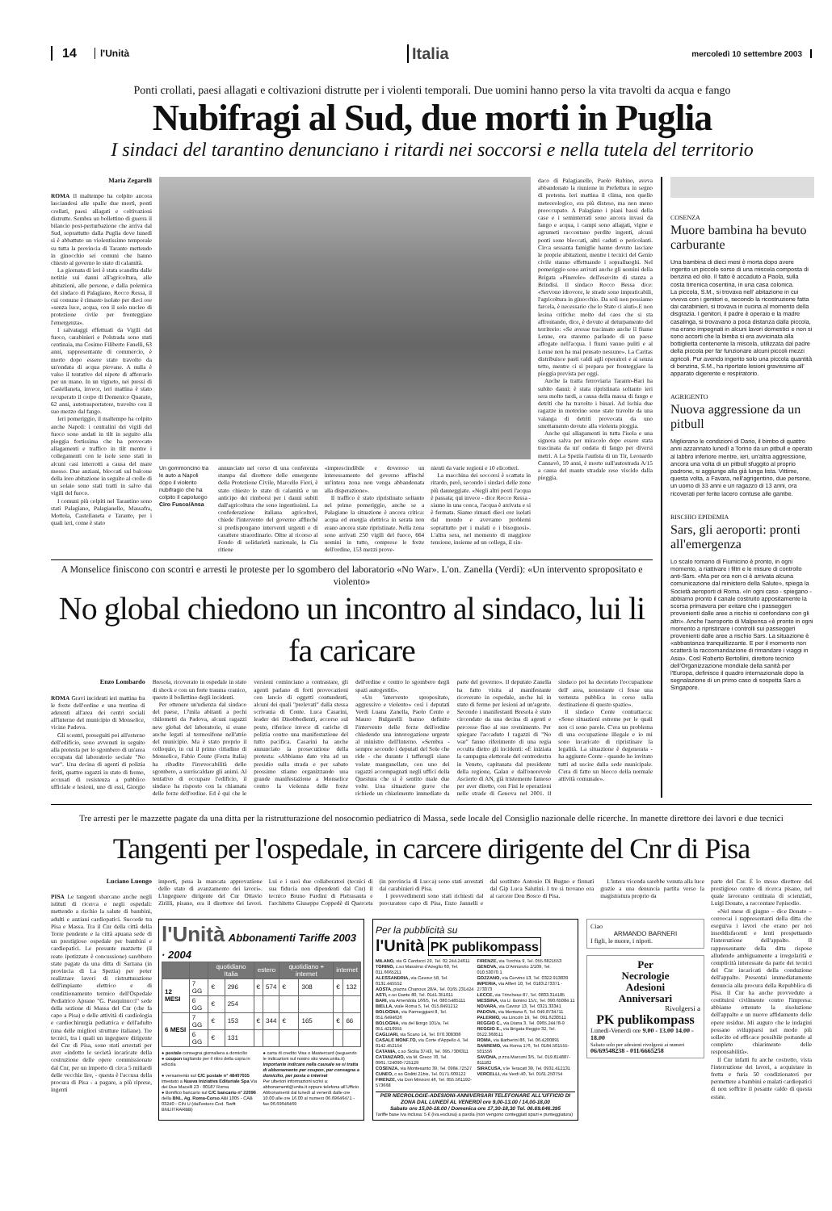14
l'Unità
Italia
mercoledì 10 settembre 2003
Ponti crollati, paesi allagati e coltivazioni distrutte per i violenti temporali. Due uomini hanno perso la vita travolti da acqua e fango
Nubifragi al Sud, due morti in Puglia
I sindaci del tarantino denunciano i ritardi nei soccorsi e nella tutela del territorio
Maria Zegarelli
ROMA Il maltempo ha colpito ancora lasciandosi alle spalle due morti, ponti crollati, paesi allagati e coltivazioni distrutte. Sembra un bollettino di guerra il bilancio post-perturbazione che arriva dal Sud, soprattutto dalla Puglia dove lunedì si è abbattuto un violentissimo temporale su tutta la provincia di Taranto mettendo in ginocchio sei comuni che hanno chiesto al governo lo stato di calamità.
La giornata di ieri è stata scandita dalle notizie sui danni all'agricoltura, alle abitazioni, alle persone, e dalla polemica del sindaco di Palagiano, Rocco Ressa, il cui comune è rimasto isolato per dieci ore «senza luce, acqua, con il solo nucleo di protezione civile per fronteggiare l'emergenza».
I salvataggi effettuati da Vigili del fuoco, carabinieri e Polstrada sono stati centinaia, ma Cosimo Filiberto Fanelli, 63 anni, rappresentante di commercio, è morto dopo essere stato travolto da un'ondata di acqua piovane. A nulla è valso il tentativo del nipote di afferrarlo per un mano. In un vigneto, nei pressi di Castellaneta, invece, ieri mattina è stato recuperato il corpo di Domenico Quarato, 62 anni, autotrasportatore, travolto con il suo mezzo dal fango.
Ieri pomeriggio, il maltempo ha colpito anche Napoli: i centralini dei vigili del fuoco sono andati in tilt in seguito alla pioggia fortissima che ha provocato allagamenti e traffico in tilt mentre i collegamenti con le isole sono stati in alcuni casi interrotti a causa del mare mosso. Due anziani, bloccati sul balcone della loro abitazione in seguito al crollo di un solaio sono stati tratti in salvo dai vigili del fuoco.
I comuni più colpiti nel Tarantino sono stati Palagiano, Palagianello, Massafra, Mottola, Castellaneta e Taranto, per i quali ieri, come è stato
Un gommoncino tra le auto a Napoli dopo il violento nubifragio che ha colpito il capoluogo
Ciro Fusco/Ansa
annunciato nel corso di una conferenza stampa dal direttore delle emergenze della Protezione Civile, Marcello Fiori, è stato chiesto lo stato di calamità e un anticipo dei rimborsi per i danni subiti dall'agricoltura che sono ingentissimi. La confederazione italiana agricoltori, chiede l'intervento del governo affinché si predispongano interventi urgenti e di carattere straordinario. Oltre al ricorso al Fondo di solidarietà nazionale, la Cia ritiene
«imprescindibile e doveroso un interessamento del governo affinché un'intera zona non venga abbandonata alla disperazione».
Il traffico è stato ripristinato soltanto nel primo pomeriggio, anche se a Palagiano la situazione è ancora critica: acqua ed energia elettrica in serata non erano ancora state ripristinate. Nella zona sono arrivati 250 vigili del fuoco, 664 uomini in tutto, comprese le forze dell'ordine, 153 mezzi prove-
nienti da varie regioni e 10 elicotteri.
La macchina dei soccorsi è scattata in ritardo, però, secondo i sindaci delle zone più danneggiate. «Negli altri posti l'acqua è passata; qui invece - dice Rocco Ressa - siamo in una conca, l'acqua è arrivata e si è fermata. Siamo rimasti dieci ore isolati dal mondo e avevamo problemi soprattutto per i malati e i bisognosi». L'altra sera, nel momento di maggiore tensione, insieme ad un collega, il sin-
daco di Palagianello, Paolo Rubino, aveva abbandonato la riunione in Prefettura in segno di protesta. Ieri mattina il clima, non quello meteorologico, era più disteso, ma non meno preoccupato. A Palagiano i piani bassi della case e i seminterrati sono ancora invasi da fango e acqua, i campi sono allagati, vigne e agrumeti raccontano perdite ingenti, alcuni ponti sono bloccati, altri caduti o pericolanti. Circa sessanta famiglie hanno dovuto lasciare le proprie abitazioni, mentre i tecnici del Genio civile stanno effettuando i sopralluoghi. Nel pomeriggio sono arrivati anche gli uomini della Brigata «Pinerolo» dell'esercito di stanza a Brindisi. Il sindaco Rocco Bessa dice: «Servono idrovore, le strade sono impraticabili, l'agricoltura in ginocchio. Da soli non possiamo farcela, è necessario che lo Stato ci aiuti».E non lesina critiche: molto del caos che si sta affrontando, dice, è dovuto al deturpamento del territorio: «Se avesse tracimato anche il fiume Lenne, ora staremo parlando di un paese affogato nell'acqua. I fiumi vanno puliti e al Lenne non ha mai pensato nessuno». La Caritas distribuisce pasti caldi agli operatori e ai senza tetto, mentre ci si prepara per fronteggiare la pioggia prevista per oggi.
Anche la tratta ferroviaria Taranto-Bari ha subito danni: è stata ripristinata soltanto ieri sera molto tardi, a causa della massa di fango e detriti che ha travolto i binari. Ad Ischia due ragazze in motorino sono state travolte da una valanga di detriti provocata da uno smottamento dovuto alla violenta pioggia.
Anche qui allagamenti in tutta l'isola e una signora salva per miracolo dopo essere stata trascinata da un' ondata di fango per diversi metri. A La Spezia l'autista di un Tir, Leonardo Cannavò, 59 anni, è morto sull'autostrada A/15 a causa del manto stradale reso viscido dalla pioggia.
A Monselice finiscono con scontri e arresti le proteste per lo sgombero del laboratorio «No War». L'on. Zanella (Verdi): «Un intervento spropositato e violento»
No global chiedono un incontro al sindaco, lui li fa caricare
Enzo Lombardo
ROMA Gravi incidenti ieri mattina fra le forze dell'ordine e una trentina di aderenti all'area dei centri sociali all'interno del municipio di Monselice, vicino Padova.
Gli scontri, proseguiti poi all'esterno dell'edificio, sono avvenuti in seguito alla protesta per lo sgombero di un'area occupata dal laboratorio sociale "No war". Una decina di agenti di polizia feriti, quattro ragazzi in stato di fermo, accusati di resistenza a pubblico ufficiale e lesioni, uno di essi, Giorgio Bresola, ricoverato in ospedale in stato di shock e con un forte trauma cranico, questo il bollettino degli incidenti.
Per ottenere un'udienza dal sindaco del paese, 17mila abitanti a pochi chilometri da Padova, alcuni ragazzi new global del laboratorio, si erano anche legati al termosifone nell'atrio del municipio. Ma è stato proprio il colloquio, in cui il primo cittadino di Monselice, Fabio Conte (Forza Italia) ha ribadito l'irrevocabilità dello sgombero, a surriscaldare gli animi. Al tentativo di occupare l'edificio, il sindaco ha risposto con la chiamata delle forze dell'ordine. Ed è qui che le versioni cominciano a contrastare, gli agenti parlano di forti provocazioni con lancio di oggetti contundenti, alcuni dei quali "prelevati" dalla stessa scrivania di Conte. Luca Casarini, leader dei Disobbedienti, accorso sul posto, riferisce invece di cariche di polizia contro una manifestazione del tutto pacifica. Casarini ha anche annunciato la prosecuzione della protesta: «Abbiamo dato vita ad un presidio sulla strada e per sabato prossimo stiamo organizzando una grande manifestazione a Monselice contro la violenza delle forze dell'ordine e contro lo sgombero degli spazi autogestiti».
«Un 'intervento spropositato, aggressivo e violento» così i deputati Verdi Luana Zanella, Paolo Cento e Mauro Bulgarelli hanno definito l'intervento delle forze dell'ordine chiedendo una interrogazione urgente al ministro dell'Interno. «Sembra - sempre secondo i deputati del Sole che ride - che durante i tafferugli siano volate manganellate, con uno dei ragazzi accompagnati negli uffici della Questura che si è sentito male due volte. Una situazione grave che richiede un chiarimento immediato da parte del governo». Il deputato Zanella ha fatto visita al manifestante ricoverato in ospedale, anche lui in stato di fermo per lesioni ad un'agente. Secondo i manifestanti Bresola è stato circondato da una decina di agenti e percosso fino al suo svenimento. Per spiegare l'accaduto I ragazzi di "No war" fanno riferimento di una regia occulta dietro gli incidenti: «È iniziata la campagna elettorale del centrodestra in Veneto, capitanata dal presidente della regione, Galan e dall'onorevole Ascierto di AN, già tristemente famoso per aver diretto, con Fini le operazioni nelle strade di Genova nel 2001. Il sindaco poi ha decretato l'occupazione dell' area, nonostante ci fosse una vertenza pubblica in corso sulla destinazione di questo spazio».
Il sindaco Conte contrattacca: «Sono situazioni estreme per le quali non ci sono parole. C'era un problema di una occupazione illegale e io mi sono incaricato di ripristinare la legalità. La situazione è degenerata - ha aggiunto Conte - quando ho invitato tutti ad uscire dalla sede municipale. C'era di fatto un blocco della normale attività comunale».
COSENZA
Muore bambina ha bevuto carburante
Una bambina di dieci mesi è morta dopo avere ingerito un piccolo sorso di una miscela composta di benzina ed olio. Il fatto è accaduto a Paola, sulla costa tirrenica cosentina, in una casa colonica.
La piccola, S.M., si trovava nell' abitazione in cui viveva con i genitori e, secondo la ricostruzione fatta dai carabinieri, si trovava in cucina al momento della disgrazia. I genitori, il padre è operaio e la madre casalinga, si trovavano a poca distanza dalla piccola, ma erano impegnati in alcuni lavori domestici e non si sono accorti che la bimba si era avvicinata alla bottiglietta contenente la miscela, utilizzata dal padre della piccola per far funzionare alcuni piccoli mezzi agricoli. Pur avendo ingerito solo una piccola quantità di benzina, S.M., ha riportato lesioni gravissime all' apparato digerente e respiratorio.
AGRIGENTO
Nuova aggressione da un pitbull
Migliorano le condizioni di Dario, il bimbo di quattro anni azzannato lunedì a Torino da un pitbull e operato al labbro inferiore mentre, ieri, un'altra aggressione, ancora una volta di un pitbull sfuggito al proprio padrone, si aggiunge alla già lunga lista. Vittime, questa volta, a Favara, nell'agrigentino, due persone, un uomo di 33 anni e un ragazzo di 13 anni, ora ricoverati per ferite lacero contuse alle gambe.
RISCHIO EPIDEMIA
Sars, gli aeroporti: pronti all'emergenza
Lo scalo romano di Fiumicino è pronto, in ogni momento, a riattivare i filtri e le misure di controllo anti-Sars. «Ma per ora non ci è arrivata alcuna comunicazione dal ministero della Salute», spiega la Società aeroporti di Roma. «In ogni caso - spiegano - abbiamo pronto il canale costruito appositamente la scorsa primavera per evitare che i passeggeri provenienti dalle aree a rischio si confondano con gli altri». Anche l'aeroporto di Malpensa «è pronto in ogni momento a ripristinare i controlli sui passeggeri provenienti dalle aree a rischio Sars. La situazione è «abbastanza tranquillizzante. E per il momento non scatterà la raccomandazione di rimandare i viaggi in Asia». Così Roberto Bertollini, direttore tecnico dell'Organizzazione mondiale della sanità per l'Europa, definisce il quadro internazionale dopo la segnalazione di un primo caso di sospetta Sars a Singapore.
Tre arresti per le mazzette pagate da una ditta per la ristrutturazione del nosocomio pediatrico di Massa, sede locale del Consiglio nazionale delle ricerche. In manette direttore dei lavori e due tecnici
Tangenti per l'ospedale, in carcere dirigente del Cnr di Pisa
Luciano Luongo
PISA Le tangenti sbarcano anche negli istituti di ricerca e negli ospedali: mettendo a rischio la salute di bambini, adulti e anziani cardiopatici. Succede tra Pisa e Massa. Tra il Cnr della città della Torre pendente e la città apuana sede di un prestigioso ospedale per bambini e cardiopatici. Le presunte mazzette (il reato ipotizzato è concussione) sarebbero state pagate da una ditta di Sarzana (in provincia di La Spezia) per poter realizzare lavori di ristrutturazione dell'impianto elettrico e di condizionamento termico dell'Ospedale Pediatrico Aprano "G. Pasquinucci" sede della sezione di Massa del Cnr (che fa capo a Pisa) e delle attività di cardiologia e cardiochirurgia pediatrica e dell'adulto (una delle migliori strutture italiane). Tre tecnici, tra i quali un ingegnere dirigente del Cnr di Pisa, sono stati arrestati per aver «indotto le società incaricate della costruzione delle opere commissionate dal Cnr, per un importo di circa 5 miliardi delle vecchie lire, - questa è l'accusa della procura di Pisa - a pagare, a più riprese, ingenti
importi, pena la mancata approvazione dello stato di avanzamento dei lavori». L'ingegnere dirigente del Cnr Ottavio Zirilli, pisano, era il direttore dei lavori. Lui e i suoi due collaboratori (tecnici di sua fiducia non dipendenti dal Cnr) il tecnico Bruno Pardini di Pietrasanta e l'architetto Giuseppe Coppedè di Querceta (in provincia di Lucca) sono stati arrestati dai carabinieri di Pisa.
I provvedimenti sono stati richiesti dal procuratore capo di Pisa, Enzo Jannelli e dal sostituto Antonio Di Bugno e firmati dal Gip Luca Salutini. I tre si trovano ora al carcere Don Bosco di Pisa.
L'intera vicenda sarebbe venuta alla luce grazie a una denuncia partita verso la magistratura proprio da
l'Unità Abbonamenti Tariffe 2003 · 2004
| | | quotidiano Italia | | estero | | quotidiano + internet | | internet | |
| --- | --- | --- | --- | --- | --- | --- | --- | --- | --- |
| 12 MESI | 7 GG | € | 296 | € | 574 | € | 308 | € | 132 |
| | 6 GG | € | 254 | | | | | | |
| 6 MESI | 7 GG | € | 153 | € | 344 | € | 165 | € | 66 |
| | 6 GG | € | 131 | | | | | | |
● postale consegna giornaliera a domicilio
● coupon tagliando per il ritiro della copia in edicola
● versamento sul C/C postale n° 48407035 intestato a Nuova Iniziativa Editoriale Spa Via dei Due Macelli 23 - 00187 Roma
● Bonifico bancario sul C/C bancario n° 22096 della BNL, Ag. Roma-Corso ABI 1005 - CAB 03240 - CIN U (dall'estero Cod. Swift BNLIITRARBB)
● carta di credito Visa o Mastercard (seguendo le indicazioni sul nostro sito www.unita.it)
Importante indicare nella causale se si tratta di abbonamento per coupon, per consegna a domicilio, per posta o internet
Per ulteriori informazioni scrivi a: abbonamenti@unita.it oppure telefona all'Ufficio Abbonamenti dal lunedì al venerdì dalle ore 10.00 alle ore 16.00 al numero 06.69646471 - fax 06.69646469
Per la pubblicità su
l'Unità PK publikompass
MILANO, via G Carducci 29, Tel. 02.244.24611
TORINO, c.so Massimo d'Azeglio 60, Tel. 011.6665211
ALESSANDRIA, via Cavour 58, Tel. 0131.445552
AOSTA, piazza Chanoux 28/A, Tel. 0165.231424
ASTI, c.so Dante 80, Tel. 0141.351011
BARI, via Amendola 166/5, Tel. 080.5485111
BIELLA, viale Roma 5, Tel. 015.8491212
BOLOGNA, via Parmeggiani 8, Tel. 051.6494626
BOLOGNA, via del Borgo 101/a, Tel. 051.4210955
CAGLIARI, via Scano 14, Tel. 070.308308
CASALE MONF.TO, via Corte d'Appello 4, Tel. 0142.452154
CATANIA, c.so Sicilia 37/43, Tel. 095.7306311
CATANZARO, via M. Greco 78, Tel. 0961.724090-725129
COSENZA, via Montesanto 39, Tel. 0984.72527
CUNEO, c.so Giolitti 21bis, Tel. 0171.609122
FIRENZE, via Don Minzoni 46, Tel. 055.561192-573668
FIRENZE, via Turchia 9, Tel. 055.6821553
GENOVA, via D'Annunzio 2/109, Tel. 010.53070.1
GOZZANO, via Cervino 13, Tel. 0322.913839
IMPERIA, via Alfieri 10, Tel. 0183.273371 - 273373
LECCE, via Trinchese 87, Tel. 0833.314185
MESSINA, via U. Bonino 15/c, Tel. 090.65084.11
NOVARA, via Cavour 13, Tel. 0321.33341
PADOVA, via Mentana 6, Tel. 049.8734711
PALERMO, via Lincoln 19, Tel. 091.6230511
REGGIO C., via Diana 3, Tel. 0965.24478-9
REGGIO E., via Brigata Reggio 32, Tel. 0522.368511
ROMA, via Barberini 86, Tel. 06.4200891
SANREMO, via Roma 176, Tel. 0184.501555-501556
SAVONA, p.zza Marconi 3/5, Tel. 019.814887-811182
SIRACUSA, v.le Teracati 39, Tel. 0931.412131
VERCELLI, via Verdi 40, Tel. 0161.250754
PER NECROLOGIE-ADESIONI-ANNIVERSARI TELEFONARE ALL'UFFICIO DI ZONA DAL LUNEDÌ AL VENERDÌ ore 9,00-13.00 / 14,00-18,00
Sabato ore 15,00-18.00 / Domenica ore 17,30-18,30 Tel. 06.69.646.395
Tariffe base Iva inclusa: 5 € (Iva esclusa) a parola (non vengono conteggiati spazi e punteggiatura)
Ciao
ARMANDO BARNERI
I figli, le nuore, i nipoti.
Per
Necrologie
Adesioni
Anniversari
Rivolgersi a
PK publikompass
Lunedì-Venerdì ore 9.00 - 13.00 14.00 - 18.00
Sabato solo per adesioni rivolgersi ai numeri
06/69548238 - 011/6665258
parte del Cnr. È lo stesso direttore del prestigioso centro di ricerca pisano, nel quale lavorano centinaia di scienziati, Luigi Donato, a raccontare l'episodio.
«Nel mese di giugno – dice Donato – convocai i rappresentanti della ditta che eseguiva i lavori che erano per noi insoddisfacenti e lenti prospettando l'interruzione dell'appalto. Il rappresentante della ditta rispose alludendo ambiguamente a irregolarità e complicità interessate da parte dei tecnici del Cnr incaricati della conduzione dell'appalto. Presentai immediatamente denuncia alla procura della Repubblica di Pisa. Il Cnr ha anche provveduto a costituirsi civilmente contro l'impresa: abbiamo ottenuto la risoluzione dell'appalto e un nuovo affidamento delle opere residue. Mi auguro che le indagini possano svilupparsi nel modo più sollecito ed efficace possibile portando al completo chiarimento delle responsabilità».
Il Cnr infatti fu anche costretto, vista l'interruzione dei lavori, a acquistare in fretta e furia 50 condizionatori per permettere a bambini e malati cardiopatici di non soffrire il pesante caldo di questa estate.